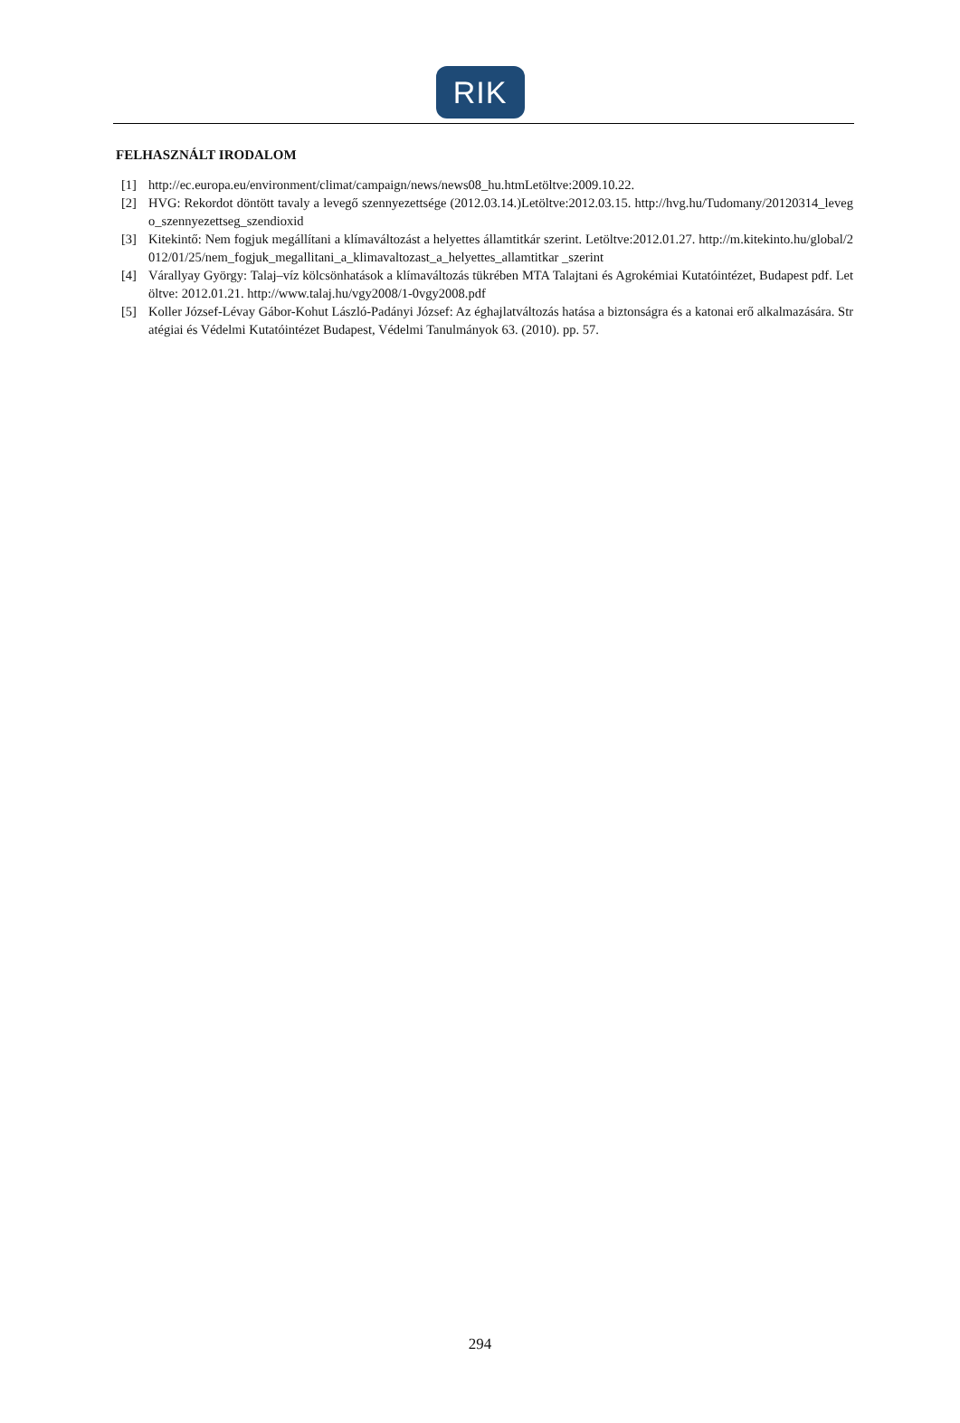RIK
FELHASZNÁLT IRODALOM
[1] http://ec.europa.eu/environment/climat/campaign/news/news08_hu.htmLetöltve:2009.10.22.
[2] HVG: Rekordot döntött tavaly a levegő szennyezettsége (2012.03.14.)Letöltve:2012.03.15. http://hvg.hu/Tudomany/20120314_levego_szennyezettseg_szendioxid
[3] Kitekintő: Nem fogjuk megállítani a klímaváltozást a helyettes államtitkár szerint. Letöltve:2012.01.27. http://m.kitekinto.hu/global/2012/01/25/nem_fogjuk_megallitani_a_klimavaltozast_a_helyettes_allamtitkar _szerint
[4] Várallyay György: Talaj–víz kölcsönhatások a klímaváltozás tükrében MTA Talajtani és Agrokémiai Kutatóintézet, Budapest pdf. Letöltve: 2012.01.21. http://www.talaj.hu/vgy2008/1-0vgy2008.pdf
[5] Koller József-Lévay Gábor-Kohut László-Padányi József: Az éghajlatváltozás hatása a biztonságra és a katonai erő alkalmazására. Stratégiai és Védelmi Kutatóintézet Budapest, Védelmi Tanulmányok 63. (2010). pp. 57.
294